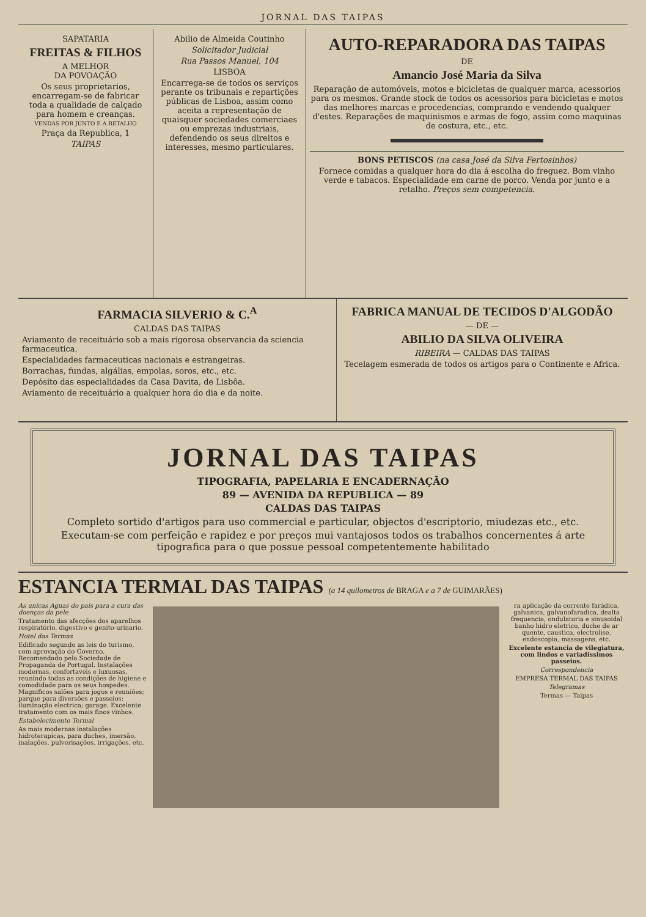JORNAL DAS TAIPAS
SAPATARIA
FREITAS & FILHOS
A MELHOR
DA POVOAÇÃO
Os seus proprietarios, encarregam-se de fabricar toda a qualidade de calçado para homem e creanças.
VENDAS POR JUNTO E A RETALHO
Praça da Republica, 1
TAIPAS
Abilio de Almeida Coutinho
Solicitador Judicial
Rua Passos Manuel, 104
LISBOA
Encarrega-se de todos os serviços perante os tribunais e repartições públicas de Lisboa, assim como aceita a representação de quaisquer sociedades comerciaes ou emprezas industriais, defendendo os seus direitos e interesses, mesmo particulares.
AUTO-REPARADORA DAS TAIPAS
DE
Amancio José Maria da Silva
Reparação de automóveis, motos e bicicletas de qualquer marca, acessorios para os mesmos. Grande stock de todos os acessorios para bicicletas e motos das melhores marcas e procedencias, comprando e vendendo qualquer d'estes. Reparações de maquinismos e armas de fogo, assim como maquinas de costura, etc., etc.
BONS PETISCOS (na casa José da Silva Fertosinhos)
Fornece comidas a qualquer hora do dia á escolha do freguez. Bom vinho verde e tabacos. Especialidade em carne de porco. Venda por junto e a retalho. Preços sem competencia.
FARMACIA SILVERIO & C.<sup>A</sup>
CALDAS DAS TAIPAS
Aviamento de receituário sob a mais rigorosa observancia da sciencia farmaceutica.
Especialidades farmaceuticas nacionais e estrangeiras.
Borrachas, fundas, algálias, empolas, soros, etc., etc.
Depósito das especialidades da Casa Davita, de Lisbôa.
Aviamento de receituário a qualquer hora do dia e da noite.
FABRICA MANUAL DE TECIDOS D'ALGODÃO
— DE —
ABILIO DA SILVA OLIVEIRA
RIBEIRA — CALDAS DAS TAIPAS
Tecelagem esmerada de todos os artigos para o Continente e Africa.
JORNAL DAS TAIPAS
TIPOGRAFIA, PAPELARIA E ENCADERNAÇÃO
89 — AVENIDA DA REPUBLICA — 89
CALDAS DAS TAIPAS
Completo sortido d'artigos para uso commercial e particular, objectos d'escriptorio, miudezas etc., etc.
Executam-se com perfeição e rapidez e por preços mui vantajosos todos os trabalhos concernentes á arte tipografica para o que possue pessoal competentemente habilitado
ESTANCIA TERMAL DAS TAIPAS (a 14 quilometros de BRAGA e a 7 de GUIMARÃES)
As unicas Aguas do país para a cura das doenças da pele
Tratamento das afecções dos aparelhos respiratório, digestivo e genito-urinario.
Hotel das Termas
Edificado segundo as leis do turismo, com aprovação do Governo. Recomendado pela Sociedade de Propaganda de Portugal. Instalações modernas, confortaveis e luxuosas, reunindo todas as condições de higiene e comodidade para os seus hospedes. Magnificos salões para jogos e reuniões; parque para diversões e passeios; iluminação electrica; garage. Excelente tratamento com os mais finos vinhos.
Estabelecimento Termal
As mais modernas instalações hidroterapicas, para duches, imersão, inalações, pulverisações, irrigações, etc.
ra aplicação da corrente farádica, galvanica, galvanofaradica, dealta frequencia, ondulatoria e sinusoidal banho hidro eletrico, duche de ar quente, caustica, electrolise, endoscopia, massagens, etc.
Excelente estancia de vilegiatura, com lindos e variadissimos passeios.
Correspondencia
EMPRESA TERMAL DAS TAIPAS
Telegramas
Termas — Taipas